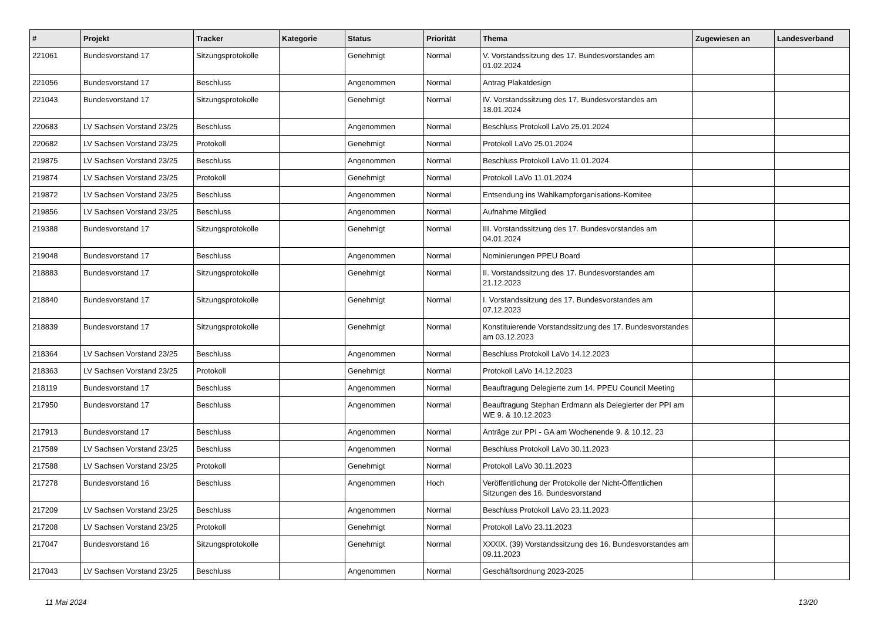| # | Projekt | Tracker | Kategorie | Status | Priorität | Thema | Zugewiesen an | Landesverband |
| --- | --- | --- | --- | --- | --- | --- | --- | --- |
| 221061 | Bundesvorstand 17 | Sitzungsprotokolle | | Genehmigt | Normal | V. Vorstandssitzung des 17. Bundesvorstandes am 01.02.2024 | | |
| 221056 | Bundesvorstand 17 | Beschluss | | Angenommen | Normal | Antrag Plakatdesign | | |
| 221043 | Bundesvorstand 17 | Sitzungsprotokolle | | Genehmigt | Normal | IV. Vorstandssitzung des 17. Bundesvorstandes am 18.01.2024 | | |
| 220683 | LV Sachsen Vorstand 23/25 | Beschluss | | Angenommen | Normal | Beschluss Protokoll LaVo 25.01.2024 | | |
| 220682 | LV Sachsen Vorstand 23/25 | Protokoll | | Genehmigt | Normal | Protokoll LaVo 25.01.2024 | | |
| 219875 | LV Sachsen Vorstand 23/25 | Beschluss | | Angenommen | Normal | Beschluss Protokoll LaVo 11.01.2024 | | |
| 219874 | LV Sachsen Vorstand 23/25 | Protokoll | | Genehmigt | Normal | Protokoll LaVo 11.01.2024 | | |
| 219872 | LV Sachsen Vorstand 23/25 | Beschluss | | Angenommen | Normal | Entsendung ins Wahlkampforganisations-Komitee | | |
| 219856 | LV Sachsen Vorstand 23/25 | Beschluss | | Angenommen | Normal | Aufnahme Mitglied | | |
| 219388 | Bundesvorstand 17 | Sitzungsprotokolle | | Genehmigt | Normal | III. Vorstandssitzung des 17. Bundesvorstandes am 04.01.2024 | | |
| 219048 | Bundesvorstand 17 | Beschluss | | Angenommen | Normal | Nominierungen PPEU Board | | |
| 218883 | Bundesvorstand 17 | Sitzungsprotokolle | | Genehmigt | Normal | II. Vorstandssitzung des 17. Bundesvorstandes am 21.12.2023 | | |
| 218840 | Bundesvorstand 17 | Sitzungsprotokolle | | Genehmigt | Normal | I. Vorstandssitzung des 17. Bundesvorstandes am 07.12.2023 | | |
| 218839 | Bundesvorstand 17 | Sitzungsprotokolle | | Genehmigt | Normal | Konstituierende Vorstandssitzung des 17. Bundesvorstandes am 03.12.2023 | | |
| 218364 | LV Sachsen Vorstand 23/25 | Beschluss | | Angenommen | Normal | Beschluss Protokoll LaVo 14.12.2023 | | |
| 218363 | LV Sachsen Vorstand 23/25 | Protokoll | | Genehmigt | Normal | Protokoll LaVo 14.12.2023 | | |
| 218119 | Bundesvorstand 17 | Beschluss | | Angenommen | Normal | Beauftragung Delegierte zum 14. PPEU Council Meeting | | |
| 217950 | Bundesvorstand 17 | Beschluss | | Angenommen | Normal | Beauftragung Stephan Erdmann als Delegierter der PPI am WE 9. & 10.12.2023 | | |
| 217913 | Bundesvorstand 17 | Beschluss | | Angenommen | Normal | Anträge zur PPI - GA am Wochenende 9. & 10.12. 23 | | |
| 217589 | LV Sachsen Vorstand 23/25 | Beschluss | | Angenommen | Normal | Beschluss Protokoll LaVo 30.11.2023 | | |
| 217588 | LV Sachsen Vorstand 23/25 | Protokoll | | Genehmigt | Normal | Protokoll LaVo 30.11.2023 | | |
| 217278 | Bundesvorstand 16 | Beschluss | | Angenommen | Hoch | Veröffentlichung der Protokolle der Nicht-Öffentlichen Sitzungen des 16. Bundesvorstand | | |
| 217209 | LV Sachsen Vorstand 23/25 | Beschluss | | Angenommen | Normal | Beschluss Protokoll LaVo 23.11.2023 | | |
| 217208 | LV Sachsen Vorstand 23/25 | Protokoll | | Genehmigt | Normal | Protokoll LaVo 23.11.2023 | | |
| 217047 | Bundesvorstand 16 | Sitzungsprotokolle | | Genehmigt | Normal | XXXIX. (39) Vorstandssitzung des 16. Bundesvorstandes am 09.11.2023 | | |
| 217043 | LV Sachsen Vorstand 23/25 | Beschluss | | Angenommen | Normal | Geschäftsordnung 2023-2025 | | |
11 Mai 2024 13/20